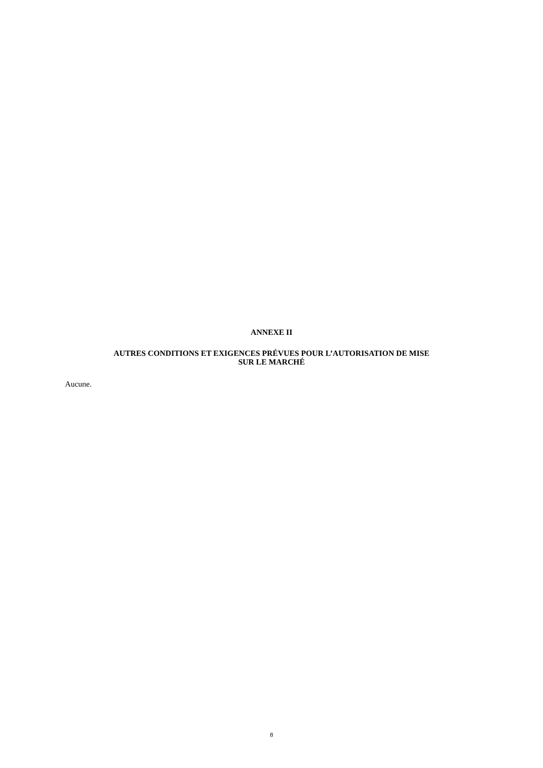ANNEXE II
AUTRES CONDITIONS ET EXIGENCES PRÉVUES POUR L’AUTORISATION DE MISE
SUR LE MARCHÉ
Aucune.
8